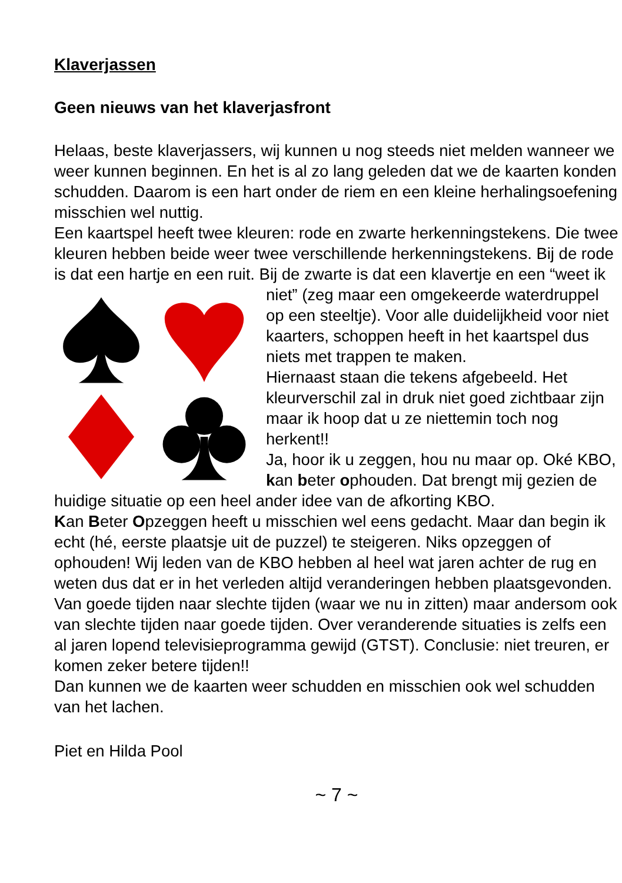Klaverjassen
Geen nieuws van het klaverjasfront
Helaas, beste klaverjassers, wij kunnen u nog steeds niet melden wanneer we weer kunnen beginnen. En het is al zo lang geleden dat we de kaarten konden schudden. Daarom is een hart onder de riem en een kleine herhalingsoefening misschien wel nuttig.
Een kaartspel heeft twee kleuren: rode en zwarte herkenningstekens. Die twee kleuren hebben beide weer twee verschillende herkenningstekens. Bij de rode is dat een hartje en een ruit. Bij de zwarte is dat een klavertje en een “weet ik niet” (zeg maar een omgekeerde waterdruppel op een steeltje). Voor alle duidelijkheid voor niet kaarters, schoppen heeft in het kaartspel dus niets met trappen te maken.
Hiernaast staan die tekens afgebeeld. Het kleurverschil zal in druk niet goed zichtbaar zijn maar ik hoop dat u ze niettemin toch nog herkent!!
Ja, hoor ik u zeggen, hou nu maar op. Oké KBO, kan beter ophouden. Dat brengt mij gezien de huidige situatie op een heel ander idee van de afkorting KBO.
Kan Beter Opzeggen heeft u misschien wel eens gedacht. Maar dan begin ik echt (hé, eerste plaatsje uit de puzzel) te steigeren. Niks opzeggen of ophouden! Wij leden van de KBO hebben al heel wat jaren achter de rug en weten dus dat er in het verleden altijd veranderingen hebben plaatsgevonden. Van goede tijden naar slechte tijden (waar we nu in zitten) maar andersom ook van slechte tijden naar goede tijden. Over veranderende situaties is zelfs een al jaren lopend televisieprogramma gewijd (GTST). Conclusie: niet treuren, er komen zeker betere tijden!!
Dan kunnen we de kaarten weer schudden en misschien ook wel schudden van het lachen.
Piet en Hilda Pool
~ 7 ~